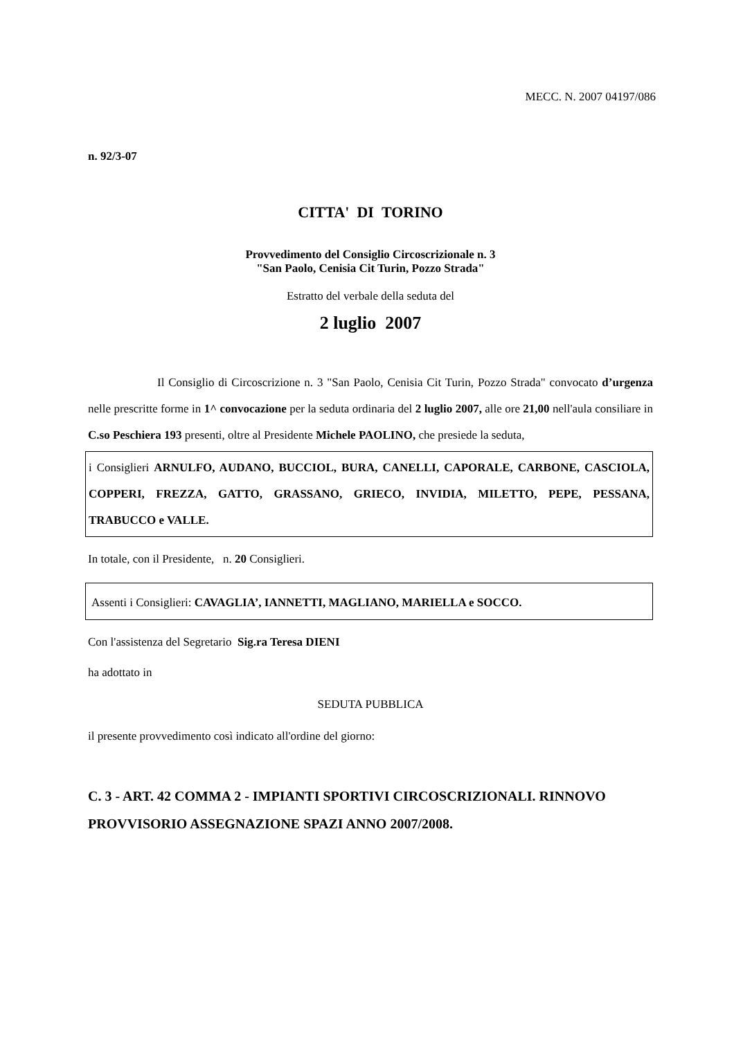MECC. N. 2007 04197/086
n. 92/3-07
CITTA' DI TORINO
Provvedimento del Consiglio Circoscrizionale n. 3
"San Paolo, Cenisia Cit Turin, Pozzo Strada"
Estratto del verbale della seduta del
2 luglio 2007
Il Consiglio di Circoscrizione n. 3 "San Paolo, Cenisia Cit Turin, Pozzo Strada" convocato d’urgenza nelle prescritte forme in 1^ convocazione per la seduta ordinaria del 2 luglio 2007, alle ore 21,00 nell'aula consiliare in C.so Peschiera 193 presenti, oltre al Presidente Michele PAOLINO, che presiede la seduta,
i Consiglieri ARNULFO, AUDANO, BUCCIOL, BURA, CANELLI, CAPORALE, CARBONE, CASCIOLA, COPPERI, FREZZA, GATTO, GRASSANO, GRIECO, INVIDIA, MILETTO, PEPE, PESSANA, TRABUCCO e VALLE.
In totale, con il Presidente, n. 20 Consiglieri.
Assenti i Consiglieri: CAVAGLIA’, IANNETTI, MAGLIANO, MARIELLA e SOCCO.
Con l'assistenza del Segretario Sig.ra Teresa DIENI
ha adottato in
SEDUTA PUBBLICA
il presente provvedimento così indicato all'ordine del giorno:
C. 3 - ART. 42 COMMA 2 - IMPIANTI SPORTIVI CIRCOSCRIZIONALI. RINNOVO PROVVISORIO ASSEGNAZIONE SPAZI ANNO 2007/2008.